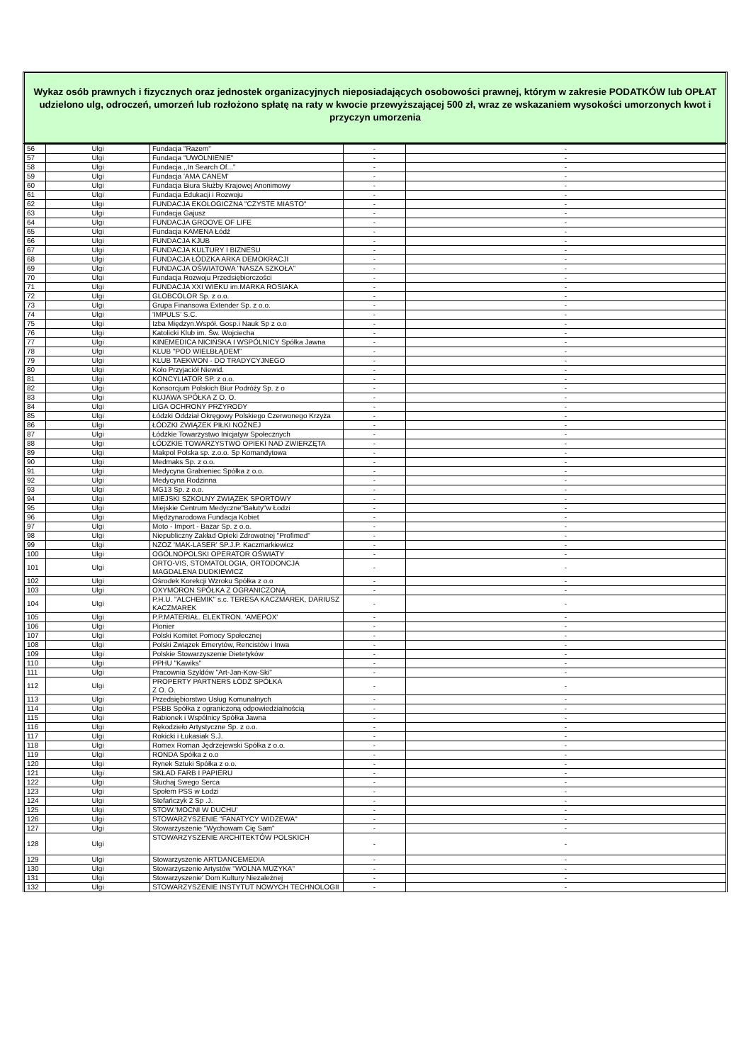Wykaz osób prawnych i fizycznych oraz jednostek organizacyjnych nieposiadających osobowości prawnej, którym w zakresie PODATKÓW lub OPŁAT udzielono ulg, odroczeń, umorzeń lub rozłożono spłatę na raty w kwocie przewyższającej 500 zł, wraz ze wskazaniem wysokości umorzonych kwot i przyczyn umorzenia
| 56 | Ulgi | Fundacja "Razem" | - | - |
| 57 | Ulgi | Fundacja "UWOLNIENIE" | - | - |
| 58 | Ulgi | Fundacja ,,In Search Of..." | - | - |
| 59 | Ulgi | Fundacja 'AMA CANEM' | - | - |
| 60 | Ulgi | Fundacja Biura Służby Krajowej Anonimowy | - | - |
| 61 | Ulgi | Fundacja Edukacji i Rozwoju | - | - |
| 62 | Ulgi | FUNDACJA EKOLOGICZNA "CZYSTE MIASTO" | - | - |
| 63 | Ulgi | Fundacja Gajusz | - | - |
| 64 | Ulgi | FUNDACJA GROOVE OF LIFE | - | - |
| 65 | Ulgi | Fundacja KAMENA Łódź | - | - |
| 66 | Ulgi | FUNDACJA KJUB | - | - |
| 67 | Ulgi | FUNDACJA KULTURY I BIZNESU | - | - |
| 68 | Ulgi | FUNDACJA ŁÓDZKA ARKA DEMOKRACJI | - | - |
| 69 | Ulgi | FUNDACJA OŚWIATOWA "NASZA SZKOŁA" | - | - |
| 70 | Ulgi | Fundacja Rozwoju Przedsiębiorczości | - | - |
| 71 | Ulgi | FUNDACJA XXI WIEKU im.MARKA ROSIAKA | - | - |
| 72 | Ulgi | GLOBCOLOR Sp. z o.o. | - | - |
| 73 | Ulgi | Grupa Finansowa Extender Sp. z o.o. | - | - |
| 74 | Ulgi | 'IMPULS' S.C. | - | - |
| 75 | Ulgi | Izba Międzyn.Współ. Gosp.i Nauk Sp z o.o | - | - |
| 76 | Ulgi | Katolicki Klub im. Św. Wojciecha | - | - |
| 77 | Ulgi | KINEMEDICA NICIŃSKA I WSPÓLNICY Spółka Jawna | - | - |
| 78 | Ulgi | KLUB "POD WIELBŁĄDEM" | - | - |
| 79 | Ulgi | KLUB TAEKWON - DO TRADYCYJNEGO | - | - |
| 80 | Ulgi | Koło Przyjaciół Niewid. | - | - |
| 81 | Ulgi | KONCYLIATOR SP. z o.o. | - | - |
| 82 | Ulgi | Konsorcjum Polskich Biur Podróży Sp. z o | - | - |
| 83 | Ulgi | KUJAWA SPÓŁKA Z O. O. | - | - |
| 84 | Ulgi | LIGA OCHRONY PRZYRODY | - | - |
| 85 | Ulgi | Łódzki Oddział Okręgowy Polskiego Czerwonego Krzyża | - | - |
| 86 | Ulgi | ŁÓDZKI ZWIĄZEK PIŁKI NOŻNEJ | - | - |
| 87 | Ulgi | Łódzkie Towarzystwo Inicjatyw Społecznych | - | - |
| 88 | Ulgi | ŁÓDZKIE TOWARZYSTWO OPIEKI NAD ZWIERZĘTA | - | - |
| 89 | Ulgi | Makpol Polska sp. z.o.o. Sp Komandytowa | - | - |
| 90 | Ulgi | Medmaks Sp. z o.o. | - | - |
| 91 | Ulgi | Medycyna Grabieniec Spółka z o.o. | - | - |
| 92 | Ulgi | Medycyna Rodzinna | - | - |
| 93 | Ulgi | MG13 Sp. z o.o. | - | - |
| 94 | Ulgi | MIEJSKI SZKOLNY ZWIĄZEK SPORTOWY | - | - |
| 95 | Ulgi | Miejskie Centrum Medyczne"Bałuty"w Łodzi | - | - |
| 96 | Ulgi | Międzynarodowa Fundacja Kobiet | - | - |
| 97 | Ulgi | Moto - Import - Bazar Sp. z o.o. | - | - |
| 98 | Ulgi | Niepubliczny Zakład Opieki Zdrowotnej "Profimed" | - | - |
| 99 | Ulgi | NZOZ 'MAK-LASER' SP.J.P. Kaczmarkiewicz | - | - |
| 100 | Ulgi | OGÓLNOPOLSKI OPERATOR OŚWIATY | - | - |
| 101 | Ulgi | ORTO-VIS, STOMATOLOGIA, ORTODONCJA MAGDALENA DUDKIEWICZ | - | - |
| 102 | Ulgi | Ośrodek Korekcji Wzroku Spółka z o.o | - | - |
| 103 | Ulgi | OXYMORON SPÓŁKA Z OGRANICZONĄ | - | - |
| 104 | Ulgi | P.H.U. "ALCHEMIK" s.c. TERESA KACZMAREK, DARIUSZ KACZMAREK | - | - |
| 105 | Ulgi | P.P.MATERIAŁ. ELEKTRON. 'AMEPOX' | - | - |
| 106 | Ulgi | Pionier | - | - |
| 107 | Ulgi | Polski Komitet Pomocy Społecznej | - | - |
| 108 | Ulgi | Polski Związek Emerytów, Rencistów i Inwa | - | - |
| 109 | Ulgi | Polskie Stowarzyszenie Dietetyków | - | - |
| 110 | Ulgi | PPHU "Kawiks" | - | - |
| 111 | Ulgi | Pracownia Szyldów "Art-Jan-Kow-Ski" | - | - |
| 112 | Ulgi | PROPERTY PARTNERS ŁÓDŹ SPÓŁKA Z O. O. | - | - |
| 113 | Ulgi | Przedsiębiorstwo Usług Komunalnych | - | - |
| 114 | Ulgi | PSBB Spółka z ograniczoną odpowiedzialnością | - | - |
| 115 | Ulgi | Rabionek i Wspólnicy Spółka Jawna | - | - |
| 116 | Ulgi | Rękodzieło Artystyczne Sp. z o.o. | - | - |
| 117 | Ulgi | Rokicki i Łukasiak S.J. | - | - |
| 118 | Ulgi | Romex Roman Jędrzejewski Spółka z o.o. | - | - |
| 119 | Ulgi | RONDA Spółka z o.o | - | - |
| 120 | Ulgi | Rynek Sztuki Spółka z o.o. | - | - |
| 121 | Ulgi | SKŁAD FARB I PAPIERU | - | - |
| 122 | Ulgi | Słuchaj Swego Serca | - | - |
| 123 | Ulgi | Społem PSS w Łodzi | - | - |
| 124 | Ulgi | Stefańczyk 2 Sp .J. | - | - |
| 125 | Ulgi | STOW.'MOCNI W DUCHU' | - | - |
| 126 | Ulgi | STOWARZYSZENIE "FANATYCY WIDZEWA" | - | - |
| 127 | Ulgi | Stowarzyszenie "Wychowam Cię Sam" | - | - |
| 128 | Ulgi | STOWARZYSZENIE ARCHITEKTÓW POLSKICH | - | - |
| 129 | Ulgi | Stowarzyszenie ARTDANCEMEDIA | - | - |
| 130 | Ulgi | Stowarzyszenie Artystów "WOLNA MUZYKA" | - | - |
| 131 | Ulgi | Stowarzyszenie' Dom Kultury Niezależnej | - | - |
| 132 | Ulgi | STOWARZYSZENIE INSTYTUT NOWYCH TECHNOLOGII | - | - |